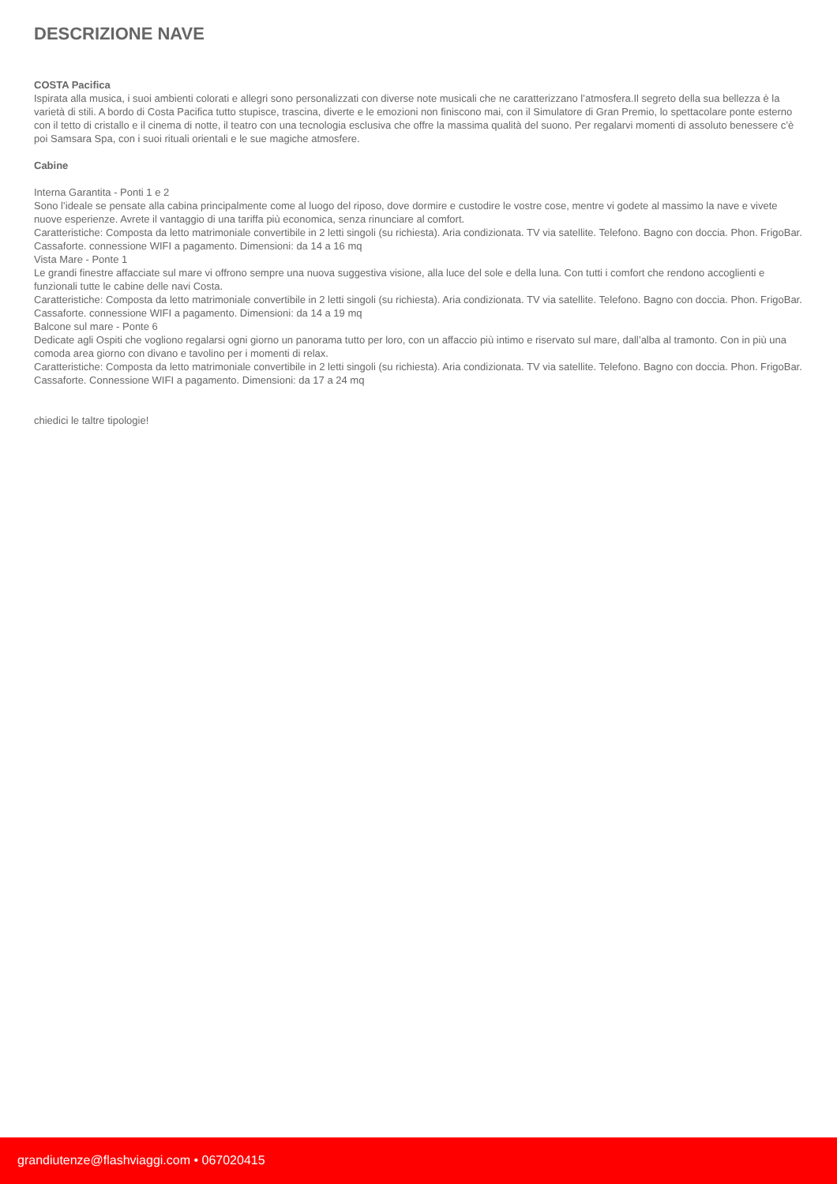DESCRIZIONE NAVE
COSTA Pacifica
Ispirata alla musica, i suoi ambienti colorati e allegri sono personalizzati con diverse note musicali che ne caratterizzano l’atmosfera.Il segreto della sua bellezza è la varietà di stili. A bordo di Costa Pacifica tutto stupisce, trascina, diverte e le emozioni non finiscono mai, con il Simulatore di Gran Premio, lo spettacolare ponte esterno con il tetto di cristallo e il cinema di notte, il teatro con una tecnologia esclusiva che offre la massima qualità del suono. Per regalarvi momenti di assoluto benessere c’è poi Samsara Spa, con i suoi rituali orientali e le sue magiche atmosfere.
Cabine
Interna Garantita - Ponti 1 e 2
Sono l’ideale se pensate alla cabina principalmente come al luogo del riposo, dove dormire e custodire le vostre cose, mentre vi godete al massimo la nave e vivete nuove esperienze. Avrete il vantaggio di una tariffa più economica, senza rinunciare al comfort.
Caratteristiche: Composta da letto matrimoniale convertibile in 2 letti singoli (su richiesta). Aria condizionata. TV via satellite. Telefono. Bagno con doccia. Phon. FrigoBar. Cassaforte. connessione WIFI a pagamento. Dimensioni: da 14 a 16 mq
Vista Mare - Ponte 1
Le grandi finestre affacciate sul mare vi offrono sempre una nuova suggestiva visione, alla luce del sole e della luna. Con tutti i comfort che rendono accoglienti e funzionali tutte le cabine delle navi Costa.
Caratteristiche: Composta da letto matrimoniale convertibile in 2 letti singoli (su richiesta). Aria condizionata. TV via satellite. Telefono. Bagno con doccia. Phon. FrigoBar. Cassaforte. connessione WIFI a pagamento. Dimensioni: da 14 a 19 mq
Balcone sul mare - Ponte 6
Dedicate agli Ospiti che vogliono regalarsi ogni giorno un panorama tutto per loro, con un affaccio più intimo e riservato sul mare, dall’alba al tramonto. Con in più una comoda area giorno con divano e tavolino per i momenti di relax.
Caratteristiche: Composta da letto matrimoniale convertibile in 2 letti singoli (su richiesta). Aria condizionata. TV via satellite. Telefono. Bagno con doccia. Phon. FrigoBar. Cassaforte. Connessione WIFI a pagamento. Dimensioni: da 17 a 24 mq
chiedici le taltre tipologie!
grandiutenze@flashviaggi.com • 067020415